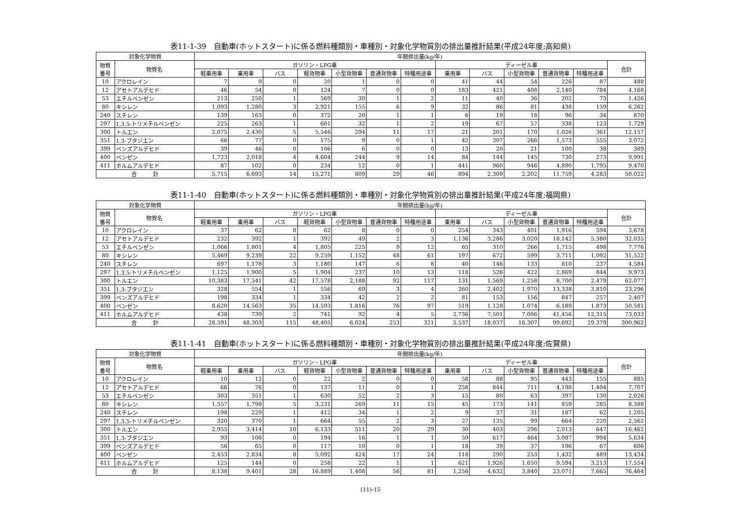表11-1-39　自動車(ホットスタート)に係る燃料種類別・車種別・対象化学物質別の排出量推計結果(平成24年度;高知県)
| 対象化学物質 | | 年間排出量(kg/年) | | | | | | | | | | | | |
| --- | --- | --- | --- | --- | --- | --- | --- | --- | --- | --- | --- | --- | --- | --- |
| 物質 番号 | 物質名 | ガソリン・LPG車 | | | | | | | ディーゼル車 | | | | | 合計 |
| | | 軽乗用車 | 乗用車 | バス | 軽貨物車 | 小型貨物車 | 普通貨物車 | 特種用途車 | 乗用車 | バス | 小型貨物車 | 普通貨物車 | 特種用途車 | |
| 10 | アクロレイン | 7 | 9 | 0 | 20 | 1 | 0 | 0 | 41 | 44 | 54 | 226 | 87 | 488 |
| 12 | アセトアルデヒド | 46 | 54 | 0 | 124 | 7 | 0 | 0 | 183 | 421 | 408 | 2,140 | 784 | 4,168 |
| 53 | エチルベンゼン | 213 | 250 | 1 | 569 | 30 | 1 | 2 | 11 | 40 | 36 | 202 | 73 | 1,426 |
| 80 | キシレン | 1,093 | 1,280 | 3 | 2,921 | 155 | 6 | 9 | 32 | 86 | 81 | 438 | 159 | 6,262 |
| 240 | スチレン | 139 | 163 | 0 | 372 | 20 | 1 | 1 | 6 | 19 | 18 | 96 | 34 | 870 |
| 297 | 1,3,5-トリメチルベンゼン | 225 | 263 | 1 | 601 | 32 | 1 | 2 | 19 | 67 | 57 | 338 | 123 | 1,729 |
| 300 | トルエン | 2,075 | 2,430 | 5 | 5,546 | 294 | 11 | 17 | 21 | 201 | 170 | 1,026 | 361 | 12,157 |
| 351 | 1,3-ブタジエン | 66 | 77 | 0 | 175 | 9 | 0 | 1 | 42 | 307 | 266 | 1,573 | 555 | 3,072 |
| 399 | ベンズアルデヒド | 39 | 46 | 0 | 106 | 6 | 0 | 0 | 13 | 20 | 21 | 100 | 38 | 389 |
| 400 | ベンゼン | 1,723 | 2,018 | 4 | 4,604 | 244 | 9 | 14 | 84 | 144 | 145 | 730 | 273 | 9,991 |
| 411 | ホルムアルデヒド | 87 | 102 | 0 | 234 | 12 | 0 | 1 | 441 | 960 | 946 | 4,890 | 1,795 | 9,470 |
| 合 計 | | 5,715 | 6,693 | 14 | 15,271 | 809 | 29 | 46 | 894 | 2,309 | 2,202 | 11,759 | 4,283 | 50,022 |
表11-1-40　自動車(ホットスタート)に係る燃料種類別・車種別・対象化学物質別の排出量推計結果(平成24年度;福岡県)
| 対象化学物質 | | 年間排出量(kg/年) | | | | | | | | | | | | |
| --- | --- | --- | --- | --- | --- | --- | --- | --- | --- | --- | --- | --- | --- | --- |
| 物質 番号 | 物質名 | ガソリン・LPG車 | | | | | | | ディーゼル車 | | | | | 合計 |
| | | 軽乗用車 | 乗用車 | バス | 軽貨物車 | 小型貨物車 | 普通貨物車 | 特種用途車 | 乗用車 | バス | 小型貨物車 | 普通貨物車 | 特種用途車 | |
| 10 | アクロレイン | 37 | 62 | 0 | 62 | 8 | 0 | 0 | 254 | 343 | 401 | 1,916 | 594 | 3,678 |
| 12 | アセトアルデヒド | 232 | 392 | 1 | 392 | 49 | 2 | 3 | 1,136 | 3,286 | 3,020 | 18,142 | 5,380 | 32,035 |
| 53 | エチルベンゼン | 1,066 | 1,801 | 4 | 1,805 | 225 | 9 | 12 | 65 | 310 | 266 | 1,715 | 498 | 7,776 |
| 80 | キシレン | 5,469 | 9,239 | 22 | 9,259 | 1,152 | 48 | 61 | 197 | 672 | 599 | 3,711 | 1,092 | 31,522 |
| 240 | スチレン | 697 | 1,178 | 3 | 1,180 | 147 | 6 | 8 | 40 | 146 | 133 | 810 | 237 | 4,584 |
| 297 | 1,3,5-トリメチルベンゼン | 1,125 | 1,900 | 5 | 1,904 | 237 | 10 | 13 | 118 | 526 | 422 | 2,869 | 844 | 9,973 |
| 300 | トルエン | 10,383 | 17,541 | 42 | 17,578 | 2,188 | 92 | 117 | 131 | 1,569 | 1,258 | 8,700 | 2,479 | 62,077 |
| 351 | 1,3-ブタジエン | 328 | 554 | 1 | 556 | 69 | 3 | 4 | 260 | 2,402 | 1,970 | 13,338 | 3,810 | 23,296 |
| 399 | ベンズアルデヒド | 198 | 334 | 1 | 334 | 42 | 2 | 2 | 81 | 153 | 156 | 847 | 257 | 2,407 |
| 400 | ベンゼン | 8,620 | 14,563 | 35 | 14,593 | 1,816 | 76 | 97 | 519 | 1,128 | 1,074 | 6,189 | 1,873 | 50,581 |
| 411 | ホルムアルデヒド | 438 | 739 | 2 | 741 | 92 | 4 | 5 | 2,736 | 7,501 | 7,006 | 41,456 | 12,315 | 73,033 |
| 合 計 | | 28,591 | 48,303 | 115 | 48,405 | 6,024 | 253 | 321 | 5,537 | 18,037 | 16,307 | 99,692 | 29,379 | 300,962 |
表11-1-41　自動車(ホットスタート)に係る燃料種類別・車種別・対象化学物質別の排出量推計結果(平成24年度;佐賀県)
| 対象化学物質 | | 年間排出量(kg/年) | | | | | | | | | | | | |
| --- | --- | --- | --- | --- | --- | --- | --- | --- | --- | --- | --- | --- | --- | --- |
| 物質 番号 | 物質名 | ガソリン・LPG車 | | | | | | | ディーゼル車 | | | | | 合計 |
| | | 軽乗用車 | 乗用車 | バス | 軽貨物車 | 小型貨物車 | 普通貨物車 | 特種用途車 | 乗用車 | バス | 小型貨物車 | 普通貨物車 | 特種用途車 | |
| 10 | アクロレイン | 10 | 12 | 0 | 22 | 2 | 0 | 0 | 58 | 88 | 95 | 443 | 155 | 885 |
| 12 | アセトアルデヒド | 66 | 76 | 0 | 137 | 11 | 0 | 1 | 258 | 844 | 711 | 4,198 | 1,404 | 7,707 |
| 53 | エチルベンゼン | 303 | 351 | 1 | 630 | 52 | 2 | 3 | 15 | 80 | 63 | 397 | 130 | 2,026 |
| 80 | キシレン | 1,557 | 1,798 | 5 | 3,231 | 269 | 11 | 15 | 45 | 173 | 141 | 859 | 285 | 8,388 |
| 240 | スチレン | 198 | 229 | 1 | 412 | 34 | 1 | 2 | 9 | 37 | 31 | 187 | 62 | 1,205 |
| 297 | 1,3,5-トリメチルベンゼン | 320 | 370 | 1 | 664 | 55 | 2 | 3 | 27 | 135 | 99 | 664 | 220 | 2,562 |
| 300 | トルエン | 2,955 | 3,414 | 10 | 6,133 | 511 | 20 | 29 | 30 | 403 | 296 | 2,013 | 647 | 16,462 |
| 351 | 1,3-ブタジエン | 93 | 108 | 0 | 194 | 16 | 1 | 1 | 59 | 617 | 464 | 3,087 | 994 | 5,634 |
| 399 | ベンズアルデヒド | 56 | 65 | 0 | 117 | 10 | 0 | 1 | 18 | 39 | 37 | 196 | 67 | 606 |
| 400 | ベンゼン | 2,453 | 2,834 | 8 | 5,092 | 424 | 17 | 24 | 118 | 290 | 253 | 1,432 | 489 | 13,434 |
| 411 | ホルムアルデヒド | 125 | 144 | 0 | 258 | 22 | 1 | 1 | 621 | 1,926 | 1,650 | 9,594 | 3,213 | 17,554 |
| 合 計 | | 8,138 | 9,401 | 28 | 16,889 | 1,408 | 56 | 81 | 1,256 | 4,632 | 3,840 | 23,071 | 7,665 | 76,464 |
(11)-15